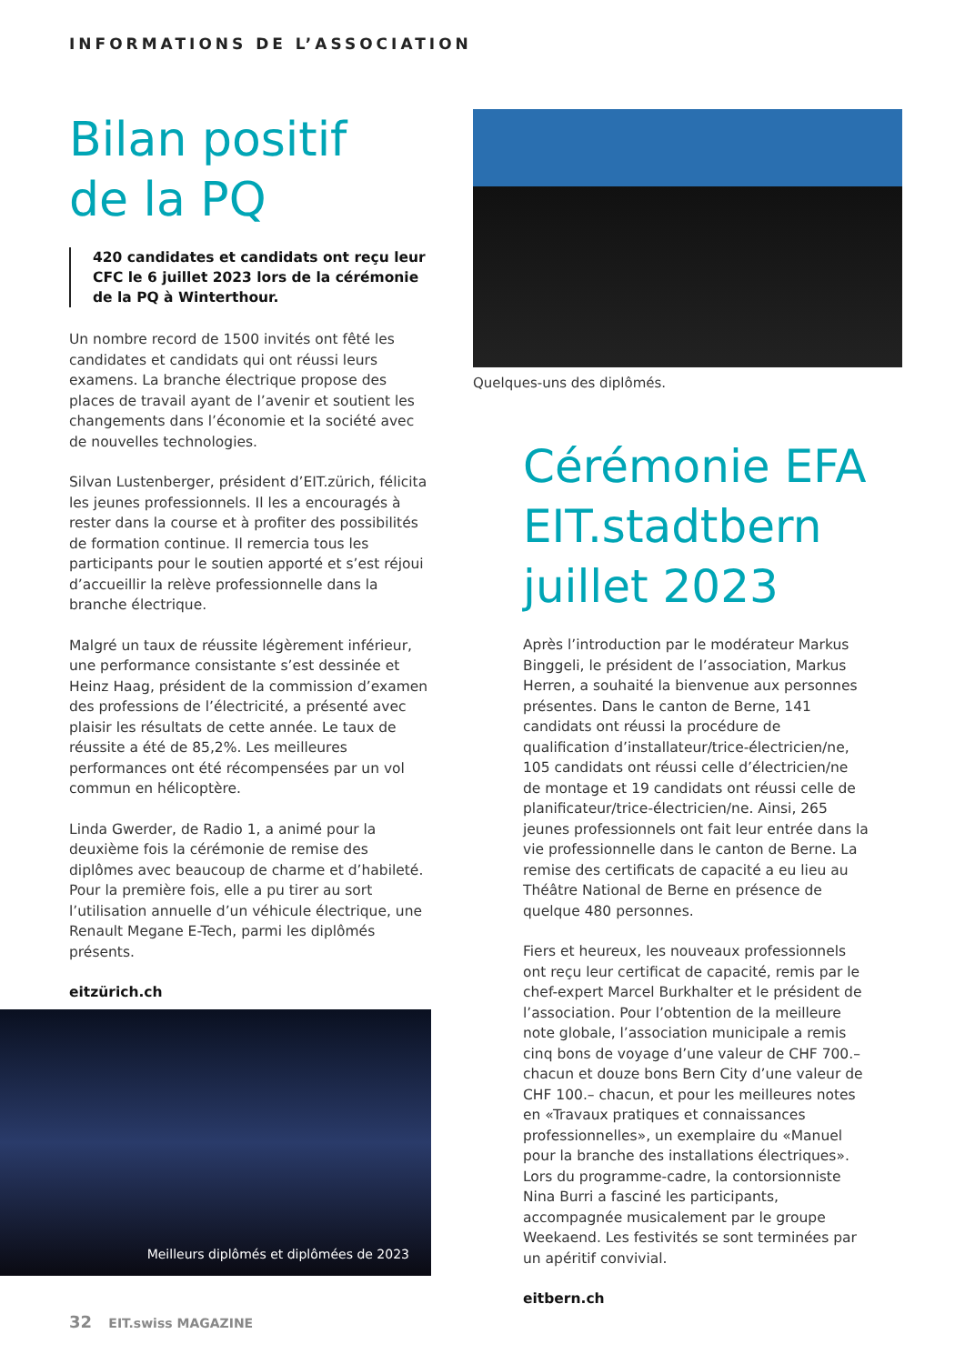INFORMATIONS DE L’ASSOCIATION
Bilan positif
de la PQ
420 candidates et candidats ont reçu leur CFC le 6 juillet 2023 lors de la cérémonie de la PQ à Winterthour.
Un nombre record de 1500 invités ont fêté les candidates et candidats qui ont réussi leurs examens. La branche électrique propose des places de travail ayant de l’avenir et soutient les changements dans l’économie et la société avec de nouvelles technologies.
Silvan Lustenberger, président d’EIT.zürich, félicita les jeunes professionnels. Il les a encouragés à rester dans la course et à profiter des possibilités de formation continue. Il remercia tous les participants pour le soutien apporté et s’est réjoui d’accueillir la relève professionnelle dans la branche électrique.
Malgré un taux de réussite légèrement inférieur, une performance consistante s’est dessinée et Heinz Haag, président de la commission d’examen des professions de l’électricité, a présenté avec plaisir les résultats de cette année. Le taux de réussite a été de 85,2%. Les meilleures performances ont été récompensées par un vol commun en hélicoptère.
Linda Gwerder, de Radio 1, a animé pour la deuxième fois la cérémonie de remise des diplômes avec beaucoup de charme et d’habileté. Pour la première fois, elle a pu tirer au sort l’utilisation annuelle d’un véhicule électrique, une Renault Megane E-Tech, parmi les diplômés présents.
eitzürich.ch
Quelques-uns des diplômés.
Cérémonie EFA EIT.stadtbern juillet 2023
Après l’introduction par le modérateur Markus Binggeli, le président de l’association, Markus Herren, a souhaité la bienvenue aux personnes présentes. Dans le canton de Berne, 141 candidats ont réussi la procédure de qualification d’installateur/trice-électricien/ne, 105 candidats ont réussi celle d’électricien/ne de montage et 19 candidats ont réussi celle de planificateur/trice-électricien/ne. Ainsi, 265 jeunes professionnels ont fait leur entrée dans la vie professionnelle dans le canton de Berne. La remise des certificats de capacité a eu lieu au Théâtre National de Berne en présence de quelque 480 personnes.
Fiers et heureux, les nouveaux professionnels ont reçu leur certificat de capacité, remis par le chef-expert Marcel Burkhalter et le président de l’association. Pour l’obtention de la meilleure note globale, l’association municipale a remis cinq bons de voyage d’une valeur de CHF 700.– chacun et douze bons Bern City d’une valeur de CHF 100.– chacun, et pour les meilleures notes en «Travaux pratiques et connaissances professionnelles», un exemplaire du «Manuel pour la branche des installations électriques». Lors du programme-cadre, la contorsionniste Nina Burri a fasciné les participants, accompagnée musicalement par le groupe Weekaend. Les festivités se sont terminées par un apéritif convivial.
eitbern.ch
Meilleurs diplômés et diplômées de 2023
32 EIT.swiss MAGAZINE